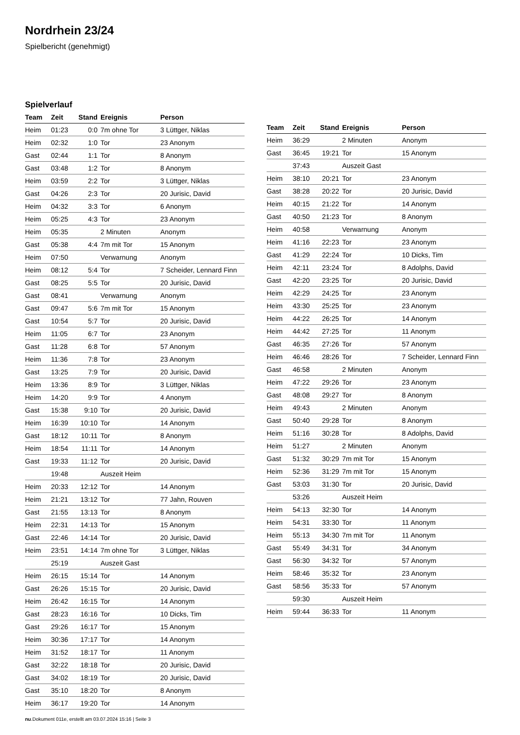Nordrhein 23/24
Spielbericht (genehmigt)
Spielverlauf
| Team | Zeit | Stand | Ereignis | Person |
| --- | --- | --- | --- | --- |
| Heim | 01:23 | 0:0 | 7m ohne Tor | 3 Lüttger, Niklas |
| Heim | 02:32 | 1:0 | Tor | 23 Anonym |
| Gast | 02:44 | 1:1 | Tor | 8 Anonym |
| Gast | 03:48 | 1:2 | Tor | 8 Anonym |
| Heim | 03:59 | 2:2 | Tor | 3 Lüttger, Niklas |
| Gast | 04:26 | 2:3 | Tor | 20 Jurisic, David |
| Heim | 04:32 | 3:3 | Tor | 6 Anonym |
| Heim | 05:25 | 4:3 | Tor | 23 Anonym |
| Heim | 05:35 | | 2 Minuten | Anonym |
| Gast | 05:38 | 4:4 | 7m mit Tor | 15 Anonym |
| Heim | 07:50 | | Verwarnung | Anonym |
| Heim | 08:12 | 5:4 | Tor | 7 Scheider, Lennard Finn |
| Gast | 08:25 | 5:5 | Tor | 20 Jurisic, David |
| Gast | 08:41 | | Verwarnung | Anonym |
| Gast | 09:47 | 5:6 | 7m mit Tor | 15 Anonym |
| Gast | 10:54 | 5:7 | Tor | 20 Jurisic, David |
| Heim | 11:05 | 6:7 | Tor | 23 Anonym |
| Gast | 11:28 | 6:8 | Tor | 57 Anonym |
| Heim | 11:36 | 7:8 | Tor | 23 Anonym |
| Gast | 13:25 | 7:9 | Tor | 20 Jurisic, David |
| Heim | 13:36 | 8:9 | Tor | 3 Lüttger, Niklas |
| Heim | 14:20 | 9:9 | Tor | 4 Anonym |
| Gast | 15:38 | 9:10 | Tor | 20 Jurisic, David |
| Heim | 16:39 | 10:10 | Tor | 14 Anonym |
| Gast | 18:12 | 10:11 | Tor | 8 Anonym |
| Heim | 18:54 | 11:11 | Tor | 14 Anonym |
| Gast | 19:33 | 11:12 | Tor | 20 Jurisic, David |
| | 19:48 | | Auszeit Heim | |
| Heim | 20:33 | 12:12 | Tor | 14 Anonym |
| Heim | 21:21 | 13:12 | Tor | 77 Jahn, Rouven |
| Gast | 21:55 | 13:13 | Tor | 8 Anonym |
| Heim | 22:31 | 14:13 | Tor | 15 Anonym |
| Gast | 22:46 | 14:14 | Tor | 20 Jurisic, David |
| Heim | 23:51 | 14:14 | 7m ohne Tor | 3 Lüttger, Niklas |
| | 25:19 | | Auszeit Gast | |
| Heim | 26:15 | 15:14 | Tor | 14 Anonym |
| Gast | 26:26 | 15:15 | Tor | 20 Jurisic, David |
| Heim | 26:42 | 16:15 | Tor | 14 Anonym |
| Gast | 28:23 | 16:16 | Tor | 10 Dicks, Tim |
| Gast | 29:26 | 16:17 | Tor | 15 Anonym |
| Heim | 30:36 | 17:17 | Tor | 14 Anonym |
| Heim | 31:52 | 18:17 | Tor | 11 Anonym |
| Gast | 32:22 | 18:18 | Tor | 20 Jurisic, David |
| Gast | 34:02 | 18:19 | Tor | 20 Jurisic, David |
| Gast | 35:10 | 18:20 | Tor | 8 Anonym |
| Heim | 36:17 | 19:20 | Tor | 14 Anonym |
| Team | Zeit | Stand | Ereignis | Person |
| --- | --- | --- | --- | --- |
| Heim | 36:29 | | 2 Minuten | Anonym |
| Gast | 36:45 | 19:21 | Tor | 15 Anonym |
| | 37:43 | | Auszeit Gast | |
| Heim | 38:10 | 20:21 | Tor | 23 Anonym |
| Gast | 38:28 | 20:22 | Tor | 20 Jurisic, David |
| Heim | 40:15 | 21:22 | Tor | 14 Anonym |
| Gast | 40:50 | 21:23 | Tor | 8 Anonym |
| Heim | 40:58 | | Verwarnung | Anonym |
| Heim | 41:16 | 22:23 | Tor | 23 Anonym |
| Gast | 41:29 | 22:24 | Tor | 10 Dicks, Tim |
| Heim | 42:11 | 23:24 | Tor | 8 Adolphs, David |
| Gast | 42:20 | 23:25 | Tor | 20 Jurisic, David |
| Heim | 42:29 | 24:25 | Tor | 23 Anonym |
| Heim | 43:30 | 25:25 | Tor | 23 Anonym |
| Heim | 44:22 | 26:25 | Tor | 14 Anonym |
| Heim | 44:42 | 27:25 | Tor | 11 Anonym |
| Gast | 46:35 | 27:26 | Tor | 57 Anonym |
| Heim | 46:46 | 28:26 | Tor | 7 Scheider, Lennard Finn |
| Gast | 46:58 | | 2 Minuten | Anonym |
| Heim | 47:22 | 29:26 | Tor | 23 Anonym |
| Gast | 48:08 | 29:27 | Tor | 8 Anonym |
| Heim | 49:43 | | 2 Minuten | Anonym |
| Gast | 50:40 | 29:28 | Tor | 8 Anonym |
| Heim | 51:16 | 30:28 | Tor | 8 Adolphs, David |
| Heim | 51:27 | | 2 Minuten | Anonym |
| Gast | 51:32 | 30:29 | 7m mit Tor | 15 Anonym |
| Heim | 52:36 | 31:29 | 7m mit Tor | 15 Anonym |
| Gast | 53:03 | 31:30 | Tor | 20 Jurisic, David |
| | 53:26 | | Auszeit Heim | |
| Heim | 54:13 | 32:30 | Tor | 14 Anonym |
| Heim | 54:31 | 33:30 | Tor | 11 Anonym |
| Heim | 55:13 | 34:30 | 7m mit Tor | 11 Anonym |
| Gast | 55:49 | 34:31 | Tor | 34 Anonym |
| Gast | 56:30 | 34:32 | Tor | 57 Anonym |
| Heim | 58:46 | 35:32 | Tor | 23 Anonym |
| Gast | 58:56 | 35:33 | Tor | 57 Anonym |
| | 59:30 | | Auszeit Heim | |
| Heim | 59:44 | 36:33 | Tor | 11 Anonym |
nu.Dokument 011e, erstellt am 03.07.2024 15:16 | Seite 3